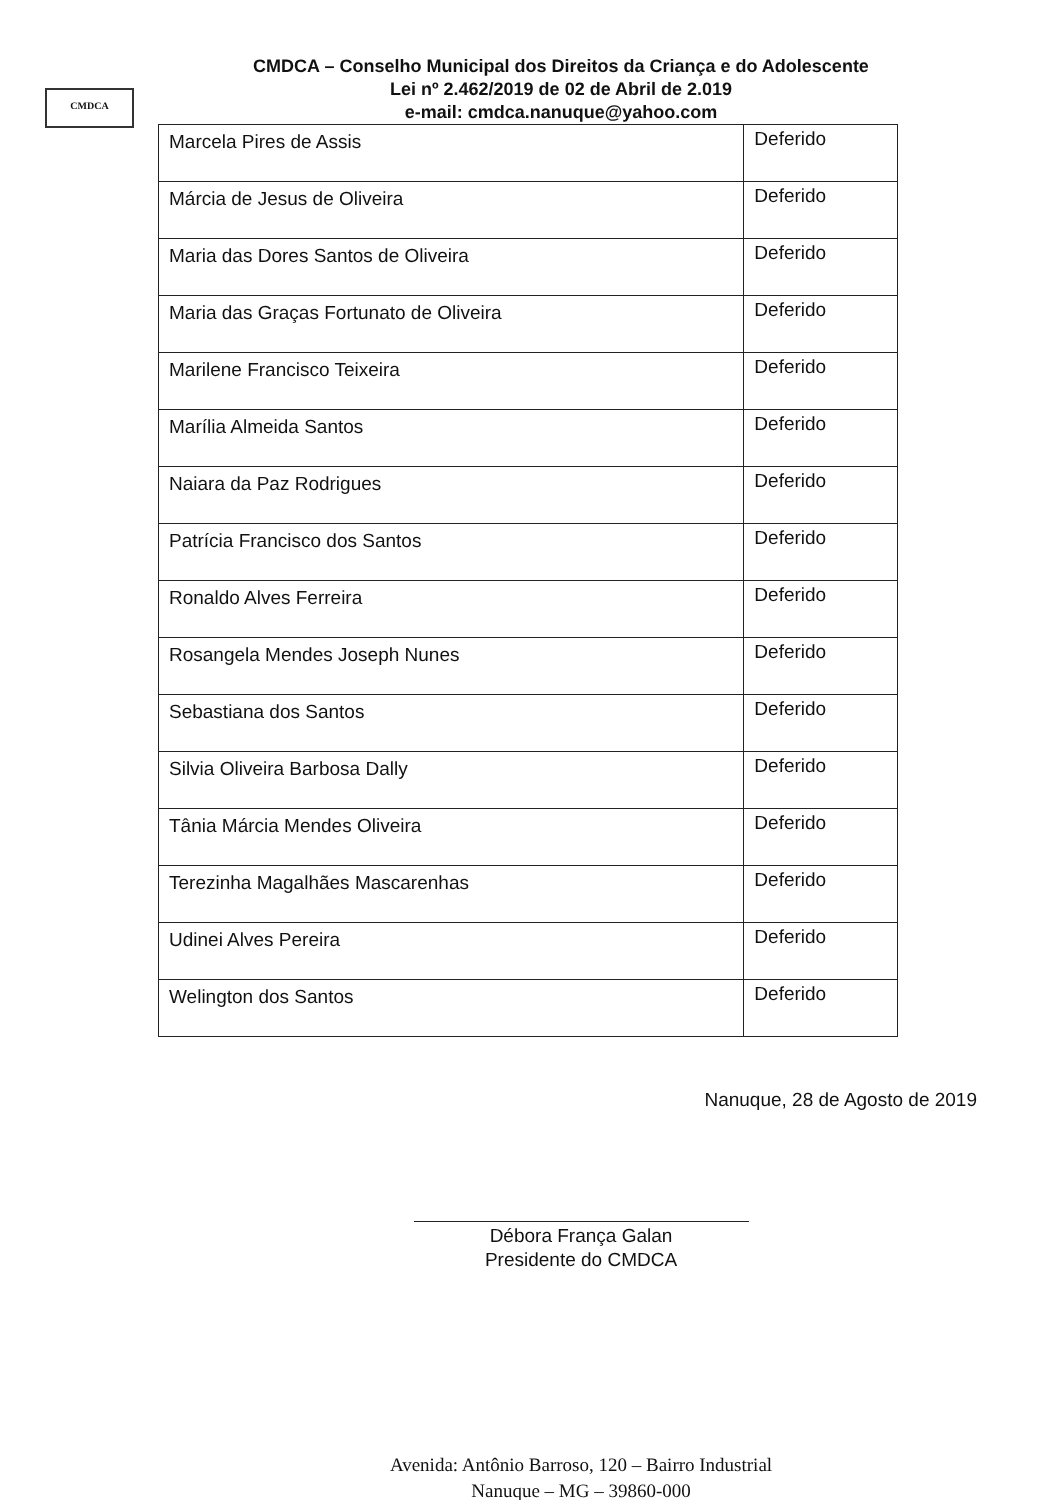CMDCA
CMDCA – Conselho Municipal dos Direitos da Criança e do Adolescente
Lei nº 2.462/2019 de 02 de Abril de 2.019
e-mail: cmdca.nanuque@yahoo.com
| Marcela Pires de Assis | Deferido |
| Márcia de Jesus de Oliveira | Deferido |
| Maria das Dores Santos de Oliveira | Deferido |
| Maria das Graças Fortunato de Oliveira | Deferido |
| Marilene Francisco Teixeira | Deferido |
| Marília Almeida Santos | Deferido |
| Naiara da Paz Rodrigues | Deferido |
| Patrícia Francisco dos Santos | Deferido |
| Ronaldo Alves Ferreira | Deferido |
| Rosangela Mendes Joseph Nunes | Deferido |
| Sebastiana dos Santos | Deferido |
| Silvia Oliveira Barbosa Dally | Deferido |
| Tânia Márcia Mendes Oliveira | Deferido |
| Terezinha Magalhães Mascarenhas | Deferido |
| Udinei Alves Pereira | Deferido |
| Welington dos Santos | Deferido |
Nanuque, 28 de Agosto de 2019
Débora França Galan
Presidente do CMDCA
Avenida: Antônio Barroso, 120 – Bairro Industrial
Nanuque – MG – 39860-000